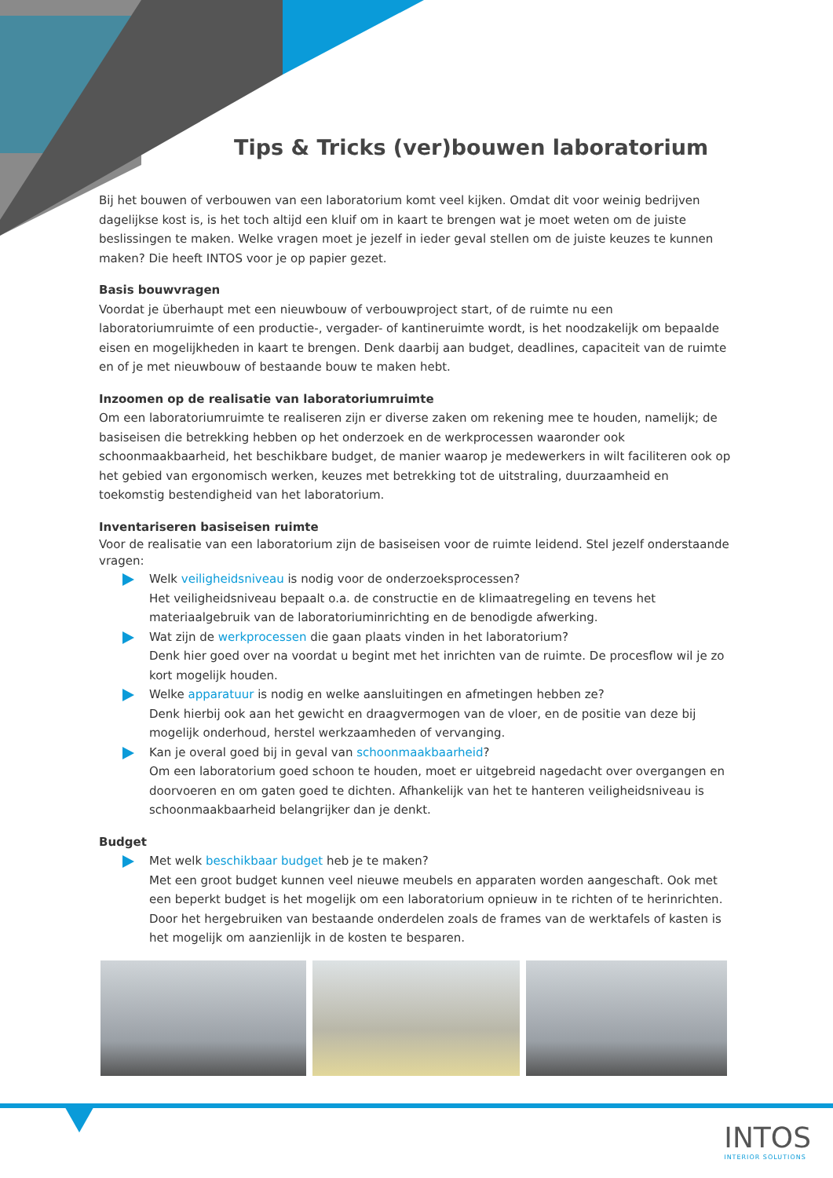Tips & Tricks (ver)bouwen laboratorium
Bij het bouwen of verbouwen van een laboratorium komt veel kijken. Omdat dit voor weinig bedrijven dagelijkse kost is, is het toch altijd een kluif om in kaart te brengen wat je moet weten om de juiste beslissingen te maken. Welke vragen moet je jezelf in ieder geval stellen om de juiste keuzes te kunnen maken? Die heeft INTOS voor je op papier gezet.
Basis bouwvragen
Voordat je überhaupt met een nieuwbouw of verbouwproject start, of de ruimte nu een laboratoriumruimte of een productie-, vergader- of kantineruimte wordt, is het noodzakelijk om bepaalde eisen en mogelijkheden in kaart te brengen. Denk daarbij aan budget, deadlines, capaciteit van de ruimte en of je met nieuwbouw of bestaande bouw te maken hebt.
Inzoomen op de realisatie van laboratoriumruimte
Om een laboratoriumruimte te realiseren zijn er diverse zaken om rekening mee te houden, namelijk; de basiseisen die betrekking hebben op het onderzoek en de werkprocessen waaronder ook schoonmaakbaarheid, het beschikbare budget, de manier waarop je medewerkers in wilt faciliteren ook op het gebied van ergonomisch werken, keuzes met betrekking tot de uitstraling, duurzaamheid en toekomstig bestendigheid van het laboratorium.
Inventariseren basiseisen ruimte
Voor de realisatie van een laboratorium zijn de basiseisen voor de ruimte leidend. Stel jezelf onderstaande vragen:
Welk veiligheidsniveau is nodig voor de onderzoeksprocessen?
Het veiligheidsniveau bepaalt o.a. de constructie en de klimaatregeling en tevens het materiaalgebruik van de laboratoriuminrichting en de benodigde afwerking.
Wat zijn de werkprocessen die gaan plaats vinden in het laboratorium?
Denk hier goed over na voordat u begint met het inrichten van de ruimte. De procesflow wil je zo kort mogelijk houden.
Welke apparatuur is nodig en welke aansluitingen en afmetingen hebben ze?
Denk hierbij ook aan het gewicht en draagvermogen van de vloer, en de positie van deze bij mogelijk onderhoud, herstel werkzaamheden of vervanging.
Kan je overal goed bij in geval van schoonmaakbaarheid?
Om een laboratorium goed schoon te houden, moet er uitgebreid nagedacht over overgangen en doorvoeren en om gaten goed te dichten. Afhankelijk van het te hanteren veiligheidsniveau is schoonmaakbaarheid belangrijker dan je denkt.
Budget
Met welk beschikbaar budget heb je te maken?
Met een groot budget kunnen veel nieuwe meubels en apparaten worden aangeschaft. Ook met een beperkt budget is het mogelijk om een laboratorium opnieuw in te richten of te herinrichten. Door het hergebruiken van bestaande onderdelen zoals de frames van de werktafels of kasten is het mogelijk om aanzienlijk in de kosten te besparen.
INTOS
INTERIOR SOLUTIONS